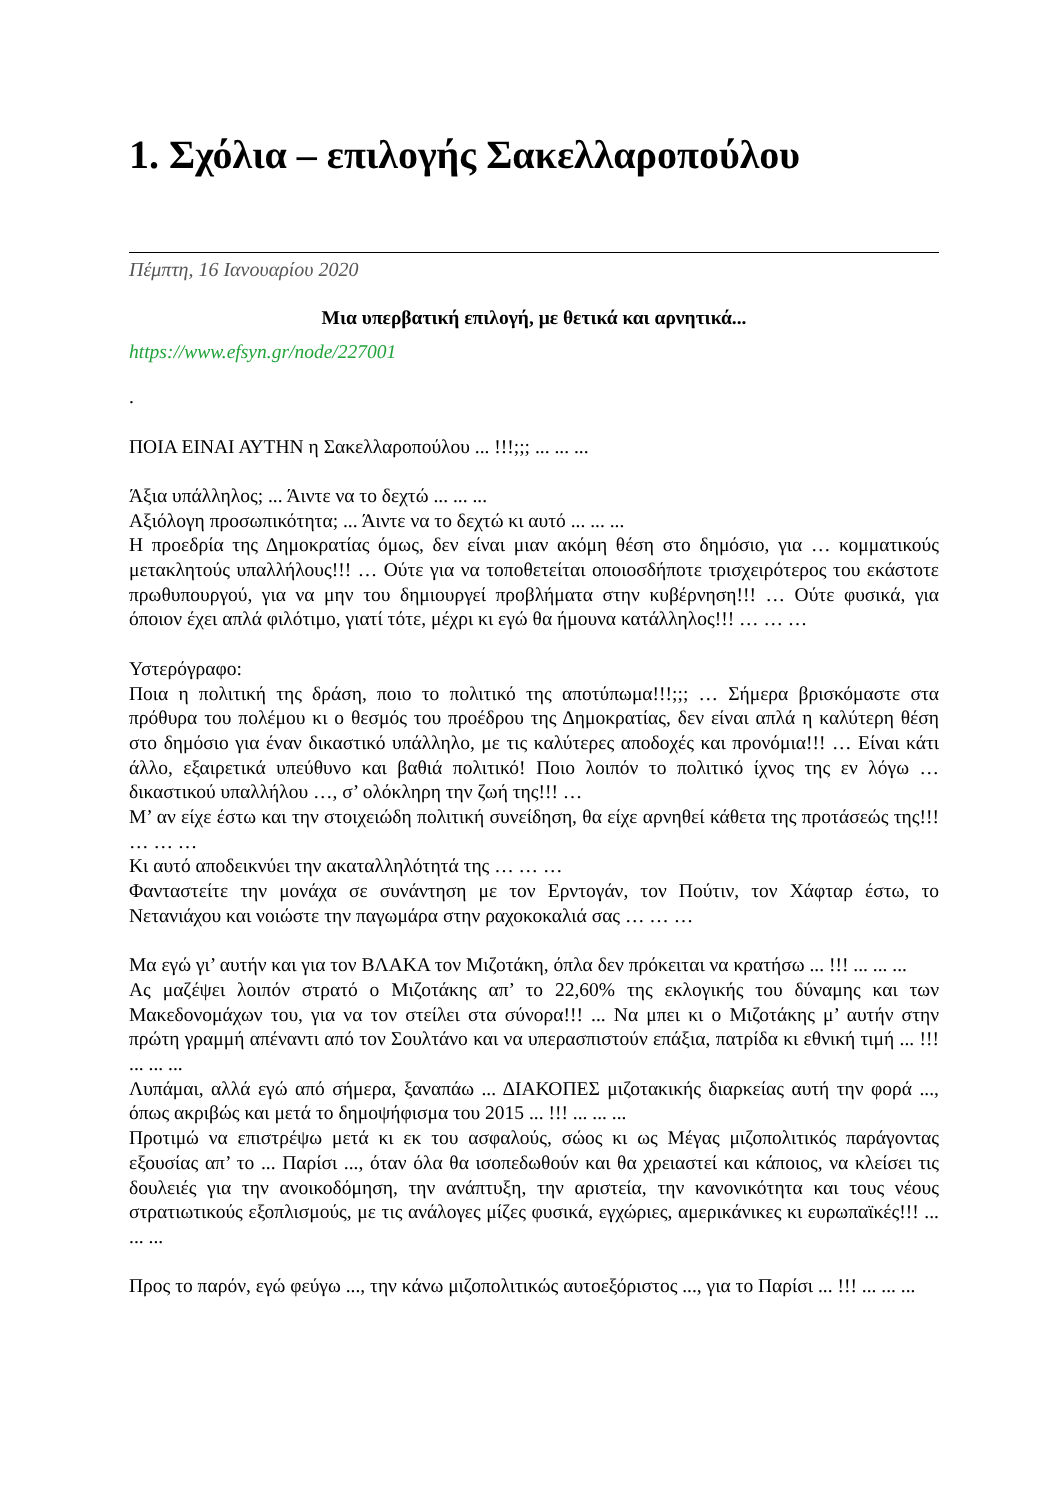1. Σχόλια – επιλογής Σακελλαροπούλου
Πέμπτη, 16 Ιανουαρίου 2020
Μια υπερβατική επιλογή, με θετικά και αρνητικά...
https://www.efsyn.gr/node/227001
.
ΠΟΙΑ ΕΙΝΑΙ ΑΥΤΗΝ η Σακελλαροπούλου ... !!!;;; ... ... ...
Άξια υπάλληλος; ... Άιντε να το δεχτώ ... ... ...
Αξιόλογη προσωπικότητα; ... Άιντε να το δεχτώ κι αυτό ... ... ...
Η προεδρία της Δημοκρατίας όμως, δεν είναι μιαν ακόμη θέση στο δημόσιο, για … κομματικούς μετακλητούς υπαλλήλους!!! … Ούτε για να τοποθετείται οποιοσδήποτε τρισχειρότερος του εκάστοτε πρωθυπουργού, για να μην του δημιουργεί προβλήματα στην κυβέρνηση!!! … Ούτε φυσικά, για όποιον έχει απλά φιλότιμο, γιατί τότε, μέχρι κι εγώ θα ήμουνα κατάλληλος!!! … … …
Υστερόγραφο:
Ποια η πολιτική της δράση, ποιο το πολιτικό της αποτύπωμα!!!;;; … Σήμερα βρισκόμαστε στα πρόθυρα του πολέμου κι ο θεσμός του προέδρου της Δημοκρατίας, δεν είναι απλά η καλύτερη θέση στο δημόσιο για έναν δικαστικό υπάλληλο, με τις καλύτερες αποδοχές και προνόμια!!! … Είναι κάτι άλλο, εξαιρετικά υπεύθυνο και βαθιά πολιτικό! Ποιο λοιπόν το πολιτικό ίχνος της εν λόγω … δικαστικού υπαλλήλου …, σ’ ολόκληρη την ζωή της!!! …
Μ’ αν είχε έστω και την στοιχειώδη πολιτική συνείδηση, θα είχε αρνηθεί κάθετα της προτάσεώς της!!! … … …
Κι αυτό αποδεικνύει την ακαταλληλότητά της … … …
Φανταστείτε την μονάχα σε συνάντηση με τον Ερντογάν, τον Πούτιν, τον Χάφταρ έστω, το Νετανιάχου και νοιώστε την παγωμάρα στην ραχοκοκαλιά σας … … …
Μα εγώ γι’ αυτήν και για τον ΒΛΑΚΑ τον Μιζοτάκη, όπλα δεν πρόκειται να κρατήσω ... !!! ... ... ...
Ας μαζέψει λοιπόν στρατό ο Μιζοτάκης απ’ το 22,60% της εκλογικής του δύναμης και των Μακεδονομάχων του, για να τον στείλει στα σύνορα!!! ... Να μπει κι ο Μιζοτάκης μ’ αυτήν στην πρώτη γραμμή απέναντι από τον Σουλτάνο και να υπερασπιστούν επάξια, πατρίδα κι εθνική τιμή ... !!! ... ... ...
Λυπάμαι, αλλά εγώ από σήμερα, ξαναπάω ... ΔΙΑΚΟΠΕΣ μιζοτακικής διαρκείας αυτή την φορά ..., όπως ακριβώς και μετά το δημοψήφισμα του 2015 ... !!! ... ... ...
Προτιμώ να επιστρέψω μετά κι εκ του ασφαλούς, σώος κι ως Μέγας μιζοπολιτικός παράγοντας εξουσίας απ’ το ... Παρίσι ..., όταν όλα θα ισοπεδωθούν και θα χρειαστεί και κάποιος, να κλείσει τις δουλειές για την ανοικοδόμηση, την ανάπτυξη, την αριστεία, την κανονικότητα και τους νέους στρατιωτικούς εξοπλισμούς, με τις ανάλογες μίζες φυσικά, εγχώριες, αμερικάνικες κι ευρωπαϊκές!!! ... ... ...
Προς το παρόν, εγώ φεύγω ..., την κάνω μιζοπολιτικώς αυτοεξόριστος ..., για το Παρίσι ... !!! ... ... ...